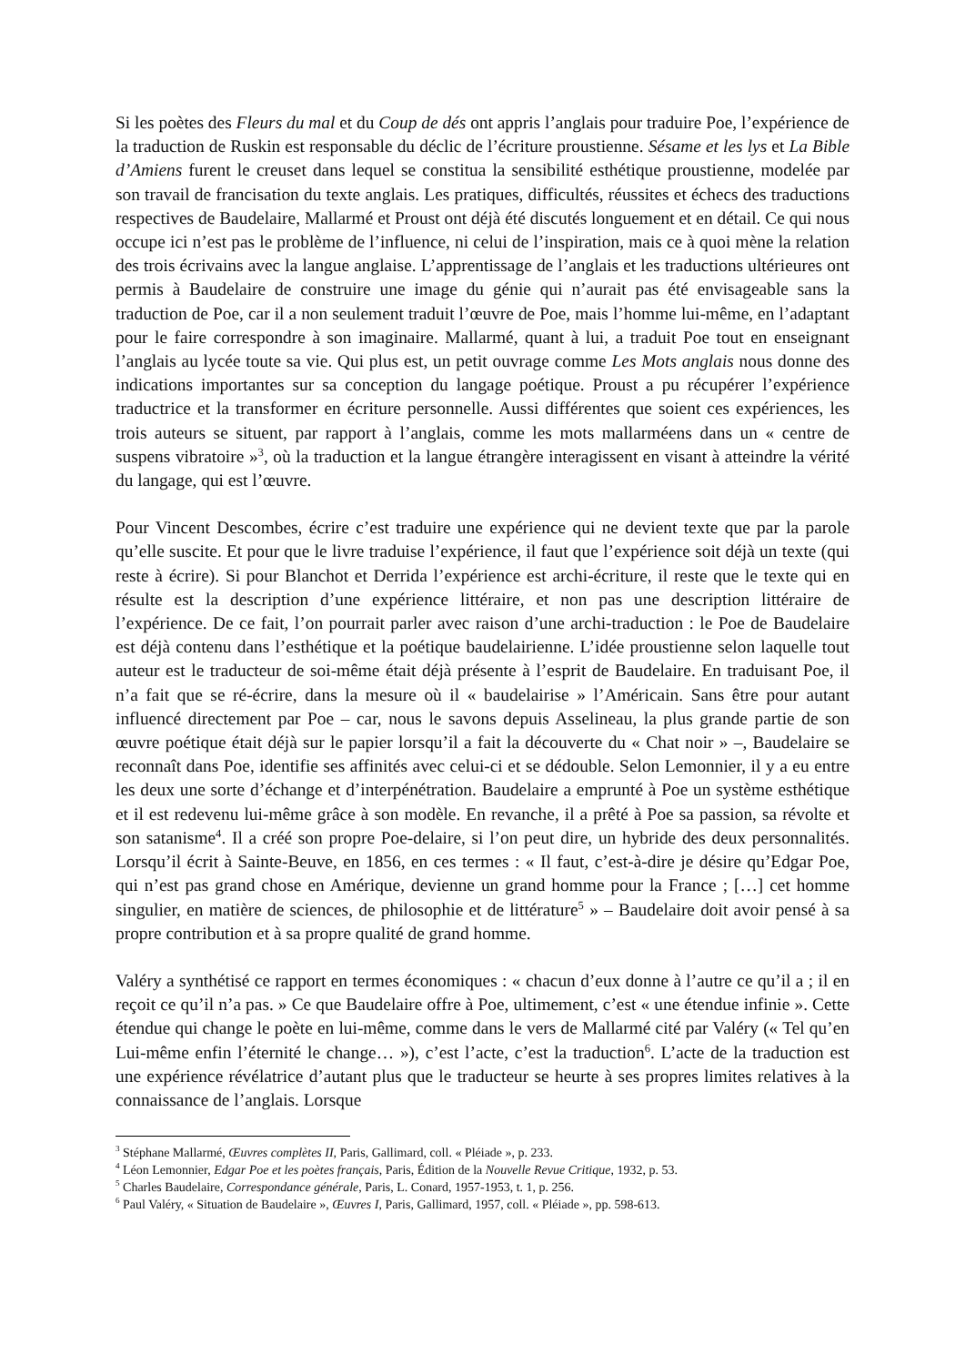Si les poètes des Fleurs du mal et du Coup de dés ont appris l’anglais pour traduire Poe, l’expérience de la traduction de Ruskin est responsable du déclic de l’écriture proustienne. Sésame et les lys et La Bible d’Amiens furent le creuset dans lequel se constitua la sensibilité esthétique proustienne, modelée par son travail de francisation du texte anglais. Les pratiques, difficultés, réussites et échecs des traductions respectives de Baudelaire, Mallarmé et Proust ont déjà été discutés longuement et en détail. Ce qui nous occupe ici n’est pas le problème de l’influence, ni celui de l’inspiration, mais ce à quoi mène la relation des trois écrivains avec la langue anglaise. L’apprentissage de l’anglais et les traductions ultérieures ont permis à Baudelaire de construire une image du génie qui n’aurait pas été envisageable sans la traduction de Poe, car il a non seulement traduit l’œuvre de Poe, mais l’homme lui-même, en l’adaptant pour le faire correspondre à son imaginaire. Mallarmé, quant à lui, a traduit Poe tout en enseignant l’anglais au lycée toute sa vie. Qui plus est, un petit ouvrage comme Les Mots anglais nous donne des indications importantes sur sa conception du langage poétique. Proust a pu récupérer l’expérience traductrice et la transformer en écriture personnelle. Aussi différentes que soient ces expériences, les trois auteurs se situent, par rapport à l’anglais, comme les mots mallarméens dans un « centre de suspens vibratoire »<sup>3</sup>, où la traduction et la langue étrangère interagissent en visant à atteindre la vérité du langage, qui est l’œuvre.
Pour Vincent Descombes, écrire c’est traduire une expérience qui ne devient texte que par la parole qu’elle suscite. Et pour que le livre traduise l’expérience, il faut que l’expérience soit déjà un texte (qui reste à écrire). Si pour Blanchot et Derrida l’expérience est archi-écriture, il reste que le texte qui en résulte est la description d’une expérience littéraire, et non pas une description littéraire de l’expérience. De ce fait, l’on pourrait parler avec raison d’une archi-traduction : le Poe de Baudelaire est déjà contenu dans l’esthétique et la poétique baudelairienne. L’idée proustienne selon laquelle tout auteur est le traducteur de soi-même était déjà présente à l’esprit de Baudelaire. En traduisant Poe, il n’a fait que se ré-écrire, dans la mesure où il « baudelairise » l’Américain. Sans être pour autant influencé directement par Poe – car, nous le savons depuis Asselineau, la plus grande partie de son œuvre poétique était déjà sur le papier lorsqu’il a fait la découverte du « Chat noir » –, Baudelaire se reconnaît dans Poe, identifie ses affinités avec celui-ci et se dédouble. Selon Lemonnier, il y a eu entre les deux une sorte d’échange et d’interpénétration. Baudelaire a emprunté à Poe un système esthétique et il est redevenu lui-même grâce à son modèle. En revanche, il a prêté à Poe sa passion, sa révolte et son satanisme<sup>4</sup>. Il a créé son propre Poe-delaire, si l’on peut dire, un hybride des deux personnalités. Lorsqu’il écrit à Sainte-Beuve, en 1856, en ces termes : « Il faut, c’est-à-dire je désire qu’Edgar Poe, qui n’est pas grand chose en Amérique, devienne un grand homme pour la France ; […] cet homme singulier, en matière de sciences, de philosophie et de littérature<sup>5</sup> » – Baudelaire doit avoir pensé à sa propre contribution et à sa propre qualité de grand homme.
Valéry a synthétisé ce rapport en termes économiques : « chacun d’eux donne à l’autre ce qu’il a ; il en reçoit ce qu’il n’a pas. » Ce que Baudelaire offre à Poe, ultimement, c’est « une étendue infinie ». Cette étendue qui change le poète en lui-même, comme dans le vers de Mallarmé cité par Valéry (« Tel qu’en Lui-même enfin l’éternité le change… »), c’est l’acte, c’est la traduction<sup>6</sup>. L’acte de la traduction est une expérience révélatrice d’autant plus que le traducteur se heurte à ses propres limites relatives à la connaissance de l’anglais. Lorsque
<sup>3</sup> Stéphane Mallarmé, Œuvres complètes II, Paris, Gallimard, coll. « Pléiade », p. 233.
<sup>4</sup> Léon Lemonnier, Edgar Poe et les poètes français, Paris, Édition de la Nouvelle Revue Critique, 1932, p. 53.
<sup>5</sup> Charles Baudelaire, Correspondance générale, Paris, L. Conard, 1957-1953, t. 1, p. 256.
<sup>6</sup> Paul Valéry, « Situation de Baudelaire », Œuvres I, Paris, Gallimard, 1957, coll. « Pléiade », pp. 598-613.